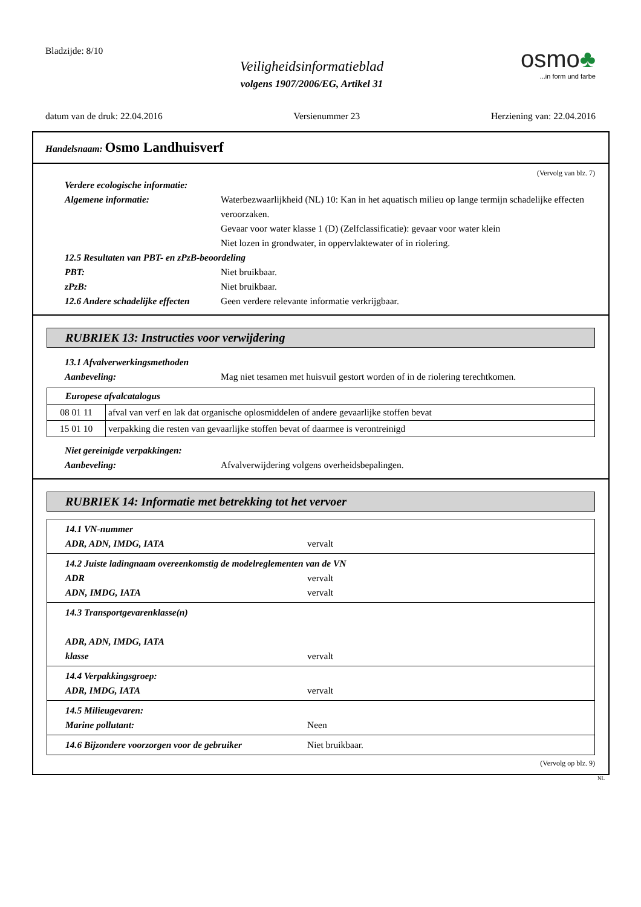Bladzijde: 8/10
Veiligheidsinformatieblad
volgens 1907/2006/EG, Artikel 31
osmo♣
...in form und farbe
datum van de druk: 22.04.2016 Versienummer 23 Herziening van: 22.04.2016
Handelsnaam: Osmo Landhuisverf
(Vervolg van blz. 7)
Verdere ecologische informatie:
Algemene informatie: Waterbezwaarlijkheid (NL) 10: Kan in het aquatisch milieu op lange termijn schadelijke effecten veroorzaken.
Gevaar voor water klasse 1 (D) (Zelfclassificatie): gevaar voor water klein
Niet lozen in grondwater, in oppervlaktewater of in riolering.
12.5 Resultaten van PBT- en zPzB-beoordeling
PBT: Niet bruikbaar.
zPzB: Niet bruikbaar.
12.6 Andere schadelijke effecten
Geen verdere relevante informatie verkrijgbaar.
RUBRIEK 13: Instructies voor verwijdering
13.1 Afvalverwerkingsmethoden
Aanbeveling: Mag niet tesamen met huisvuil gestort worden of in de riolering terechtkomen.
| Europese afvalcatalogus | |
| --- | --- |
| 08 01 11 | afval van verf en lak dat organische oplosmiddelen of andere gevaarlijke stoffen bevat |
| 15 01 10 | verpakking die resten van gevaarlijke stoffen bevat of daarmee is verontreinigd |
Niet gereinigde verpakkingen:
Aanbeveling: Afvalverwijdering volgens overheidsbepalingen.
RUBRIEK 14: Informatie met betrekking tot het vervoer
| 14.1 VN-nummer ADR, ADN, IMDG, IATA vervalt |
| 14.2 Juiste ladingnaam overeenkomstig de modelreglementen van de VN ADR vervalt ADN, IMDG, IATA vervalt |
| 14.3 Transportgevarenklasse(n) ADR, ADN, IMDG, IATA klasse vervalt |
| 14.4 Verpakkingsgroep: ADR, IMDG, IATA vervalt |
| 14.5 Milieugevaren: Marine pollutant: Neen |
| 14.6 Bijzondere voorzorgen voor de gebruiker Niet bruikbaar. |
(Vervolg op blz. 9)
NL